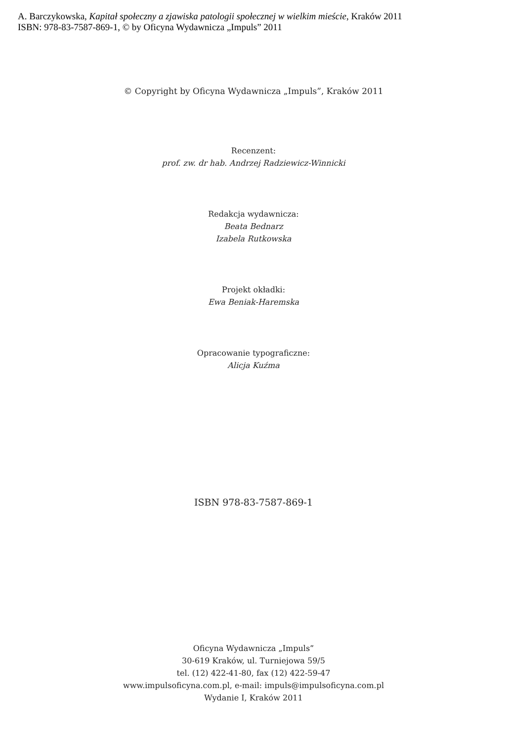A. Barczykowska, Kapitał społeczny a zjawiska patologii społecznej w wielkim mieście, Kraków 2011
ISBN: 978-83-7587-869-1, © by Oficyna Wydawnicza „Impuls” 2011
© Copyright by Oficyna Wydawnicza „Impuls”, Kraków 2011
Recenzent:
prof. zw. dr hab. Andrzej Radziewicz-Winnicki
Redakcja wydawnicza:
Beata Bednarz
Izabela Rutkowska
Projekt okładki:
Ewa Beniak-Haremska
Opracowanie typograficzne:
Alicja Kuźma
ISBN 978-83-7587-869-1
Oficyna Wydawnicza „Impuls”
30-619 Kraków, ul. Turniejowa 59/5
tel. (12) 422-41-80, fax (12) 422-59-47
www.impulsoficyna.com.pl, e-mail: impuls@impulsoficyna.com.pl
Wydanie I, Kraków 2011